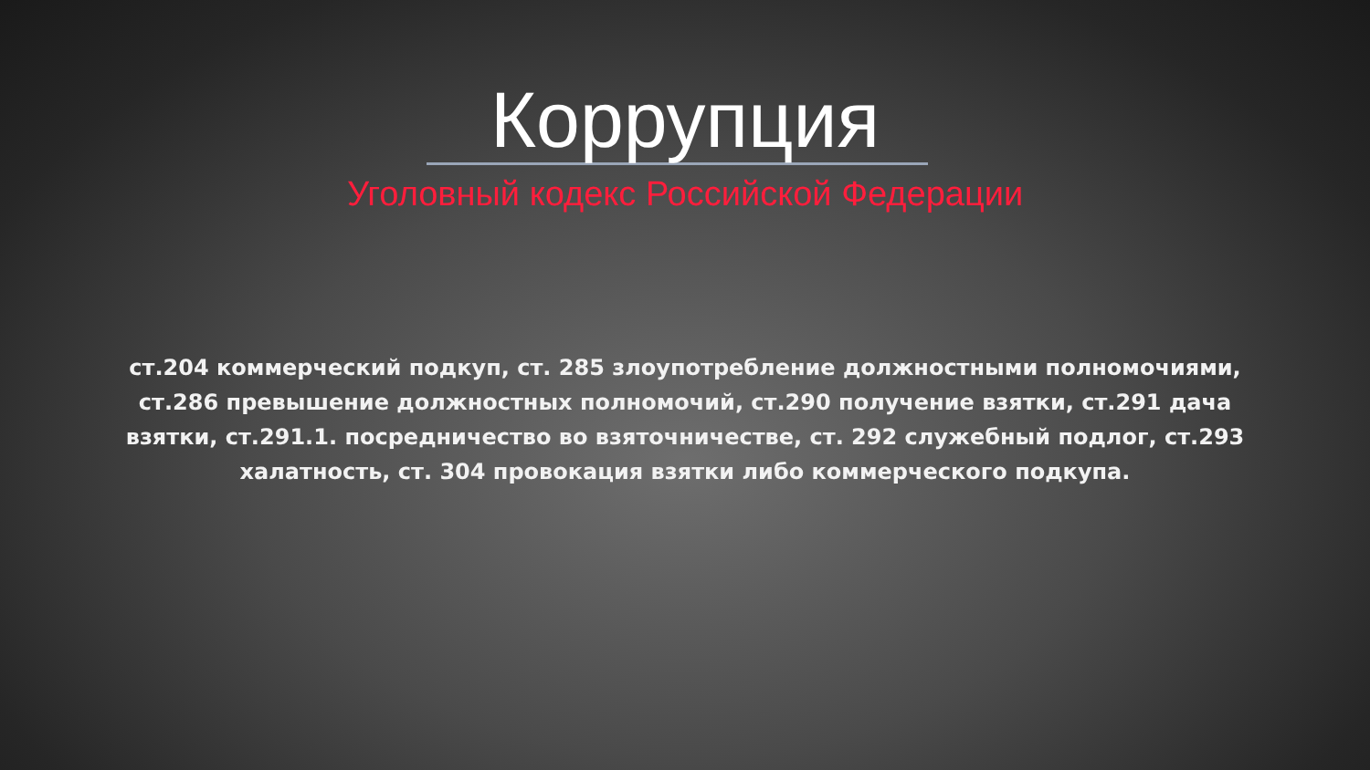Коррупция
Уголовный кодекс Российской Федерации
ст.204 коммерческий подкуп, ст. 285 злоупотребление должностными полномочиями, ст.286 превышение должностных полномочий, ст.290 получение взятки, ст.291 дача взятки, ст.291.1. посредничество во взяточничестве, ст. 292 служебный подлог, ст.293 халатность, ст. 304 провокация взятки либо коммерческого подкупа.